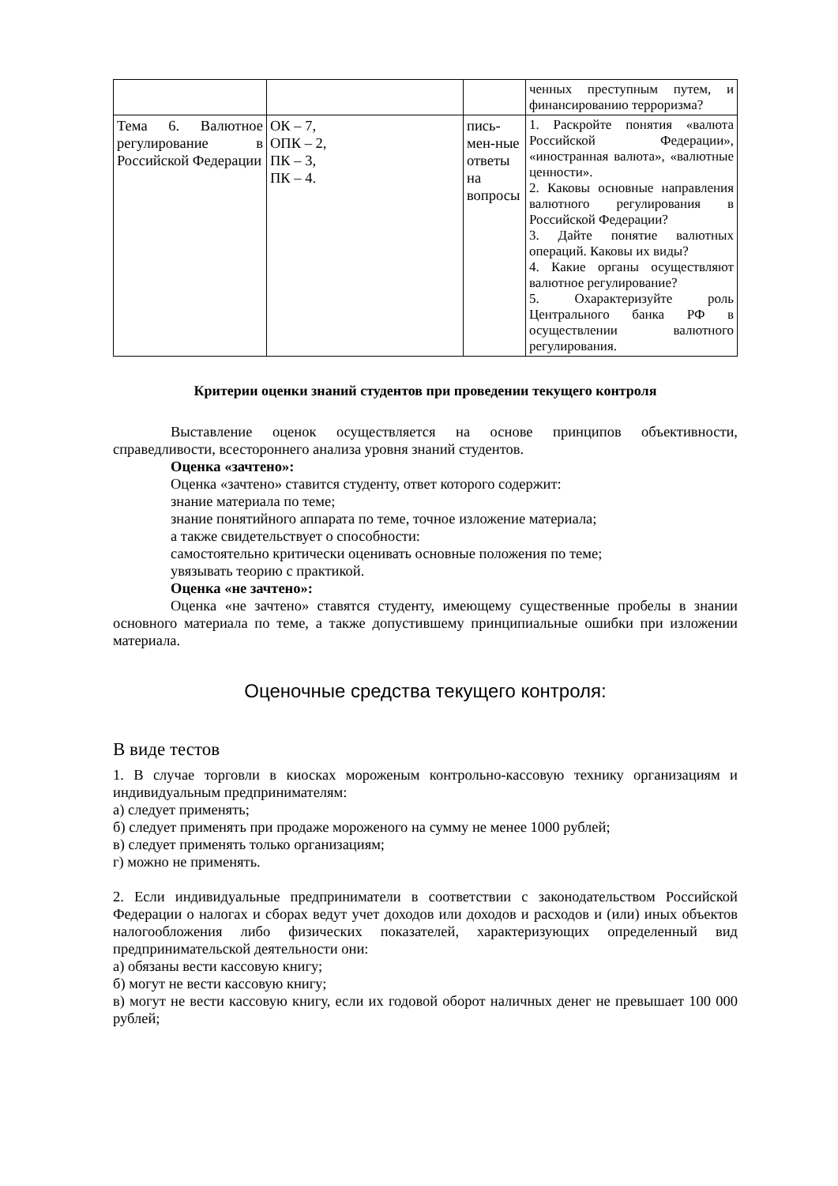| | | | ченных преступным путем, и финансированию терроризма? |
| Тема 6. Валютное регулирование в Российской Федерации | ОК – 7, ОПК – 2, ПК – 3, ПК – 4. | пись-мен-ные ответы на вопросы | 1. Раскройте понятия «валюта Российской Федерации», «иностранная валюта», «валютные ценности». 2. Каковы основные направления валютного регулирования в Российской Федерации? 3. Дайте понятие валютных операций. Каковы их виды? 4. Какие органы осуществляют валютное регулирование? 5. Охарактеризуйте роль Центрального банка РФ в осуществлении валютного регулирования. |
Критерии оценки знаний студентов при проведении текущего контроля
Выставление оценок осуществляется на основе принципов объективности, справедливости, всестороннего анализа уровня знаний студентов.
Оценка «зачтено»:
Оценка «зачтено» ставится студенту, ответ которого содержит:
знание материала по теме;
знание понятийного аппарата по теме, точное изложение материала;
а также свидетельствует о способности:
самостоятельно критически оценивать основные положения по теме;
увязывать теорию с практикой.
Оценка «не зачтено»:
Оценка «не зачтено» ставятся студенту, имеющему существенные пробелы в знании основного материала по теме, а также допустившему принципиальные ошибки при изложении материала.
Оценочные средства текущего контроля:
В виде тестов
1. В случае торговли в киосках мороженым контрольно-кассовую технику организациям и индивидуальным предпринимателям:
а) следует применять;
б) следует применять при продаже мороженого на сумму не менее 1000 рублей;
в) следует применять только организациям;
г) можно не применять.
2. Если индивидуальные предприниматели в соответствии с законодательством Российской Федерации о налогах и сборах ведут учет доходов или доходов и расходов и (или) иных объектов налогообложения либо физических показателей, характеризующих определенный вид предпринимательской деятельности они:
а) обязаны вести кассовую книгу;
б) могут не вести кассовую книгу;
в) могут не вести кассовую книгу, если их годовой оборот наличных денег не превышает 100 000 рублей;